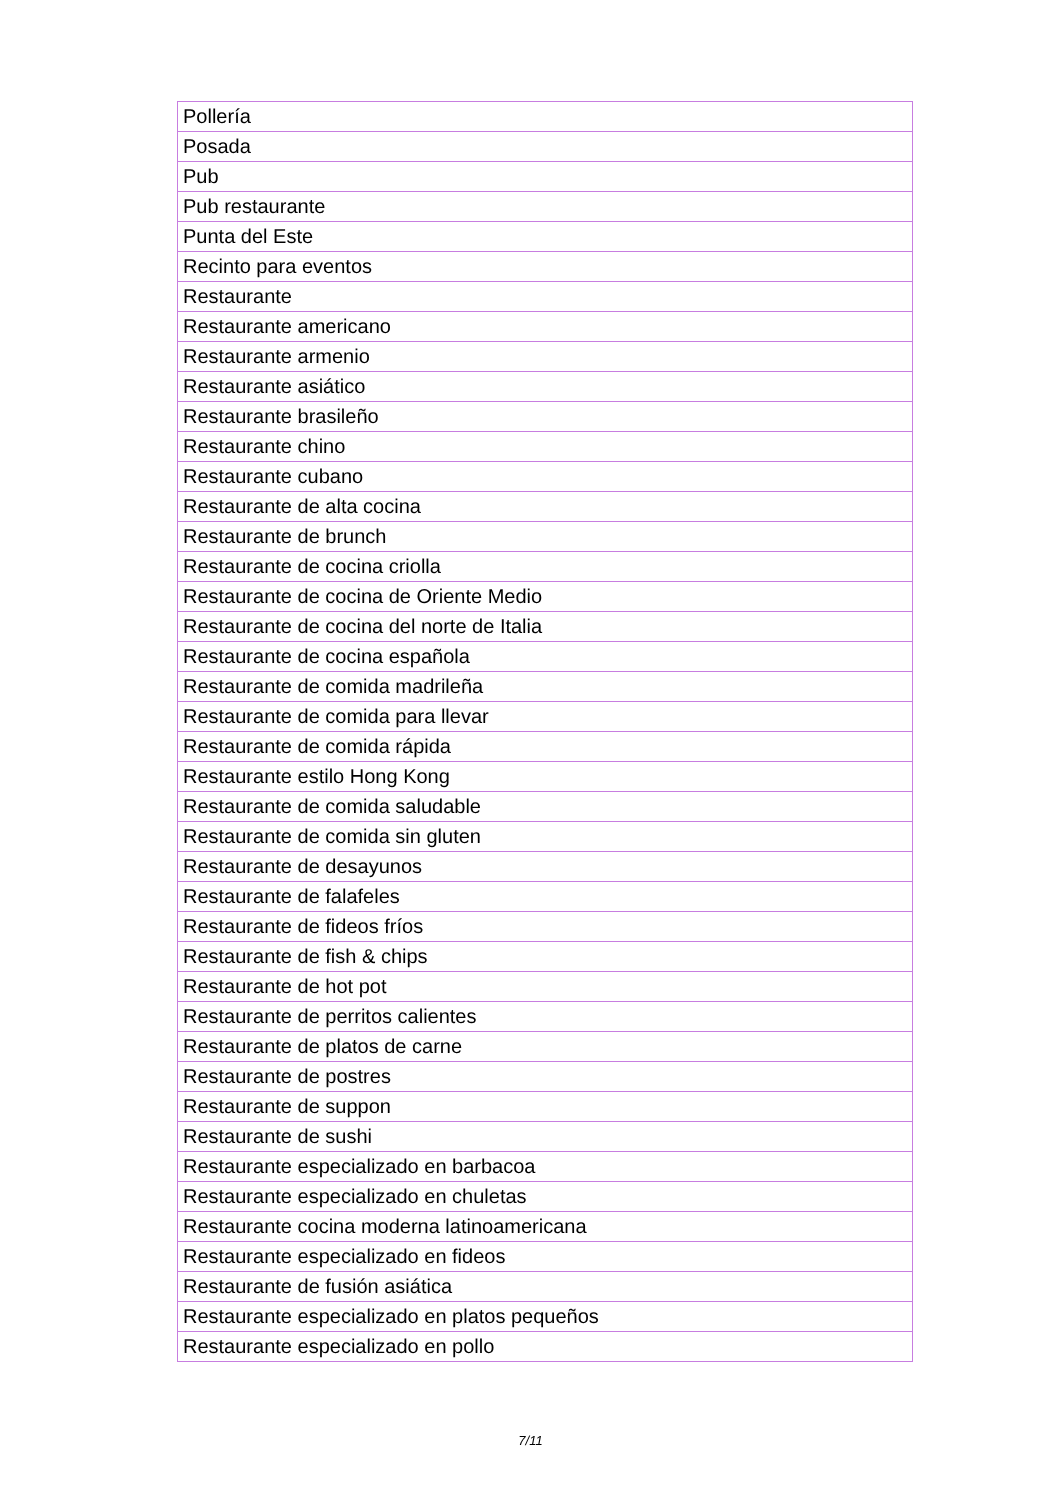| Pollería |
| Posada |
| Pub |
| Pub restaurante |
| Punta del Este |
| Recinto para eventos |
| Restaurante |
| Restaurante americano |
| Restaurante armenio |
| Restaurante asiático |
| Restaurante brasileño |
| Restaurante chino |
| Restaurante cubano |
| Restaurante de alta cocina |
| Restaurante de brunch |
| Restaurante de cocina criolla |
| Restaurante de cocina de Oriente Medio |
| Restaurante de cocina del norte de Italia |
| Restaurante de cocina española |
| Restaurante de comida madrileña |
| Restaurante de comida para llevar |
| Restaurante de comida rápida |
| Restaurante estilo Hong Kong |
| Restaurante de comida saludable |
| Restaurante de comida sin gluten |
| Restaurante de desayunos |
| Restaurante de falafeles |
| Restaurante de fideos fríos |
| Restaurante de fish & chips |
| Restaurante de hot pot |
| Restaurante de perritos calientes |
| Restaurante de platos de carne |
| Restaurante de postres |
| Restaurante de suppon |
| Restaurante de sushi |
| Restaurante especializado en barbacoa |
| Restaurante especializado en chuletas |
| Restaurante cocina moderna latinoamericana |
| Restaurante especializado en fideos |
| Restaurante de fusión asiática |
| Restaurante especializado en platos pequeños |
| Restaurante especializado en pollo |
7/11